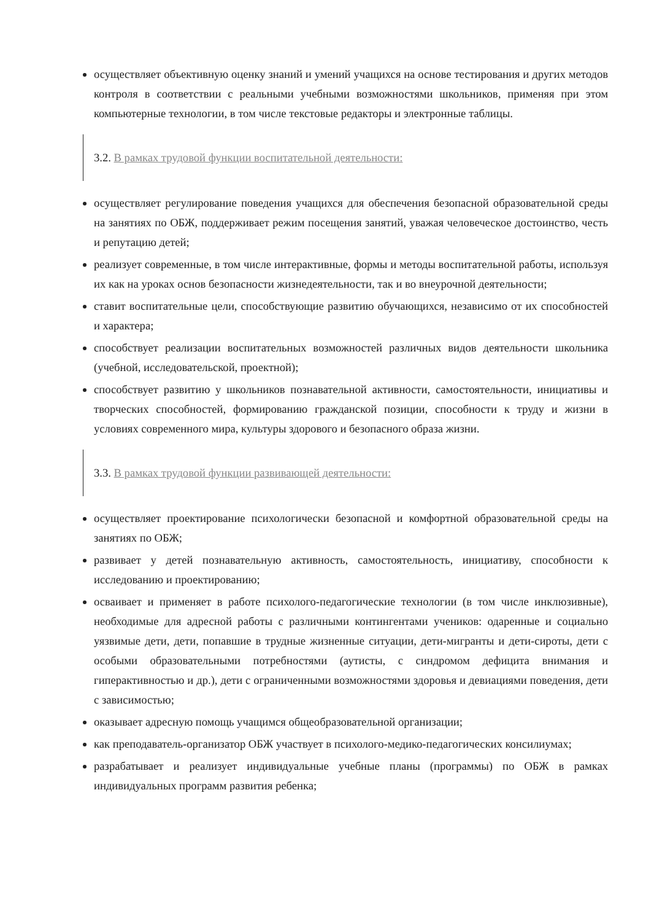осуществляет объективную оценку знаний и умений учащихся на основе тестирования и других методов контроля в соответствии с реальными учебными возможностями школьников, применяя при этом компьютерные технологии, в том числе текстовые редакторы и электронные таблицы.
3.2. В рамках трудовой функции воспитательной деятельности:
осуществляет регулирование поведения учащихся для обеспечения безопасной образовательной среды на занятиях по ОБЖ, поддерживает режим посещения занятий, уважая человеческое достоинство, честь и репутацию детей;
реализует современные, в том числе интерактивные, формы и методы воспитательной работы, используя их как на уроках основ безопасности жизнедеятельности, так и во внеурочной деятельности;
ставит воспитательные цели, способствующие развитию обучающихся, независимо от их способностей и характера;
способствует реализации воспитательных возможностей различных видов деятельности школьника (учебной, исследовательской, проектной);
способствует развитию у школьников познавательной активности, самостоятельности, инициативы и творческих способностей, формированию гражданской позиции, способности к труду и жизни в условиях современного мира, культуры здорового и безопасного образа жизни.
3.3. В рамках трудовой функции развивающей деятельности:
осуществляет проектирование психологически безопасной и комфортной образовательной среды на занятиях по ОБЖ;
развивает у детей познавательную активность, самостоятельность, инициативу, способности к исследованию и проектированию;
осваивает и применяет в работе психолого-педагогические технологии (в том числе инклюзивные), необходимые для адресной работы с различными контингентами учеников: одаренные и социально уязвимые дети, дети, попавшие в трудные жизненные ситуации, дети-мигранты и дети-сироты, дети с особыми образовательными потребностями (аутисты, с синдромом дефицита внимания и гиперактивностью и др.), дети с ограниченными возможностями здоровья и девиациями поведения, дети с зависимостью;
оказывает адресную помощь учащимся общеобразовательной организации;
как преподаватель-организатор ОБЖ участвует в психолого-медико-педагогических консилиумах;
разрабатывает и реализует индивидуальные учебные планы (программы) по ОБЖ в рамках индивидуальных программ развития ребенка;